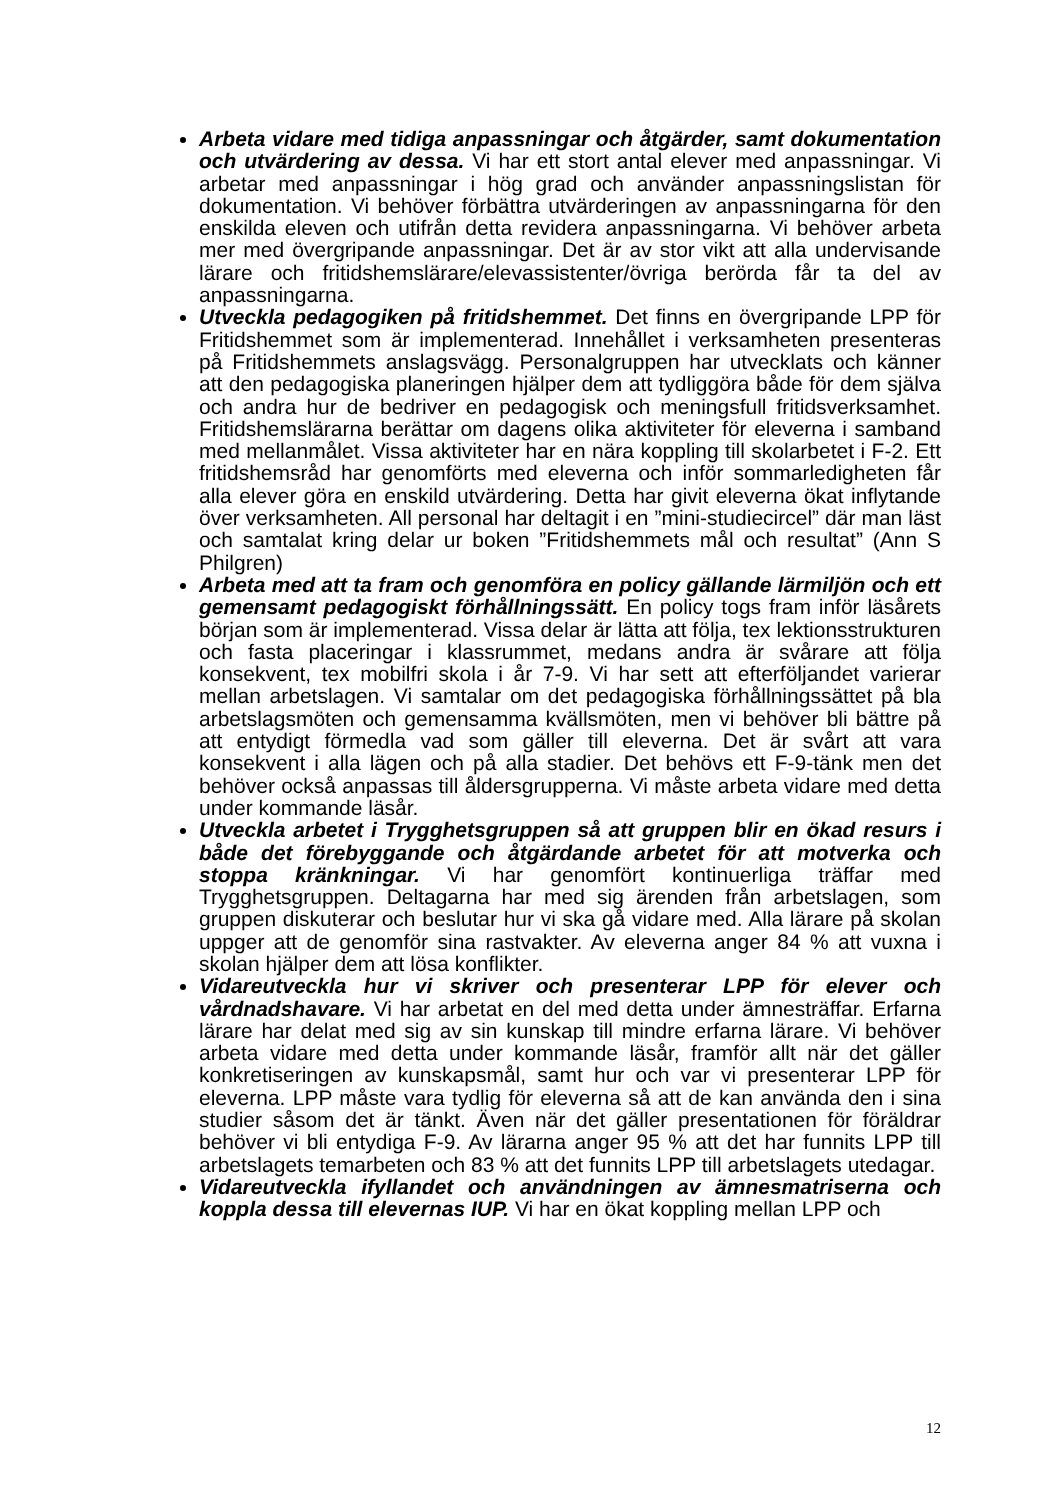Arbeta vidare med tidiga anpassningar och åtgärder, samt dokumentation och utvärdering av dessa. Vi har ett stort antal elever med anpassningar. Vi arbetar med anpassningar i hög grad och använder anpassningslistan för dokumentation. Vi behöver förbättra utvärderingen av anpassningarna för den enskilda eleven och utifrån detta revidera anpassningarna. Vi behöver arbeta mer med övergripande anpassningar. Det är av stor vikt att alla undervisande lärare och fritidshemslärare/elevassistenter/övriga berörda får ta del av anpassningarna.
Utveckla pedagogiken på fritidshemmet. Det finns en övergripande LPP för Fritidshemmet som är implementerad. Innehållet i verksamheten presenteras på Fritidshemmets anslagsvägg. Personalgruppen har utvecklats och känner att den pedagogiska planeringen hjälper dem att tydliggöra både för dem själva och andra hur de bedriver en pedagogisk och meningsfull fritidsverksamhet. Fritidshemslärarna berättar om dagens olika aktiviteter för eleverna i samband med mellanmålet. Vissa aktiviteter har en nära koppling till skolarbetet i F-2. Ett fritidshemsråd har genomförts med eleverna och inför sommarledigheten får alla elever göra en enskild utvärdering. Detta har givit eleverna ökat inflytande över verksamheten. All personal har deltagit i en ”mini-studiecircel” där man läst och samtalat kring delar ur boken ”Fritidshemmets mål och resultat” (Ann S Philgren)
Arbeta med att ta fram och genomföra en policy gällande lärmiljön och ett gemensamt pedagogiskt förhållningssätt. En policy togs fram inför läsårets början som är implementerad. Vissa delar är lätta att följa, tex lektionsstrukturen och fasta placeringar i klassrummet, medans andra är svårare att följa konsekvent, tex mobilfri skola i år 7-9. Vi har sett att efterföljandet varierar mellan arbetslagen. Vi samtalar om det pedagogiska förhållningssättet på bla arbetslagsmöten och gemensamma kvällsmöten, men vi behöver bli bättre på att entydigt förmedla vad som gäller till eleverna. Det är svårt att vara konsekvent i alla lägen och på alla stadier. Det behövs ett F-9-tänk men det behöver också anpassas till åldersgrupperna. Vi måste arbeta vidare med detta under kommande läsår.
Utveckla arbetet i Trygghetsgruppen så att gruppen blir en ökad resurs i både det förebyggande och åtgärdande arbetet för att motverka och stoppa kränkningar. Vi har genomfört kontinuerliga träffar med Trygghetsgruppen. Deltagarna har med sig ärenden från arbetslagen, som gruppen diskuterar och beslutar hur vi ska gå vidare med. Alla lärare på skolan uppger att de genomför sina rastvakter. Av eleverna anger 84 % att vuxna i skolan hjälper dem att lösa konflikter.
Vidareutveckla hur vi skriver och presenterar LPP för elever och vårdnadshavare. Vi har arbetat en del med detta under ämnesträffar. Erfarna lärare har delat med sig av sin kunskap till mindre erfarna lärare. Vi behöver arbeta vidare med detta under kommande läsår, framför allt när det gäller konkretiseringen av kunskapsmål, samt hur och var vi presenterar LPP för eleverna. LPP måste vara tydlig för eleverna så att de kan använda den i sina studier såsom det är tänkt. Även när det gäller presentationen för föräldrar behöver vi bli entydiga F-9. Av lärarna anger 95 % att det har funnits LPP till arbetslagets temarbeten och 83 % att det funnits LPP till arbetslagets utedagar.
Vidareutveckla ifyllandet och användningen av ämnesmatriserna och koppla dessa till elevernas IUP. Vi har en ökat koppling mellan LPP och
12